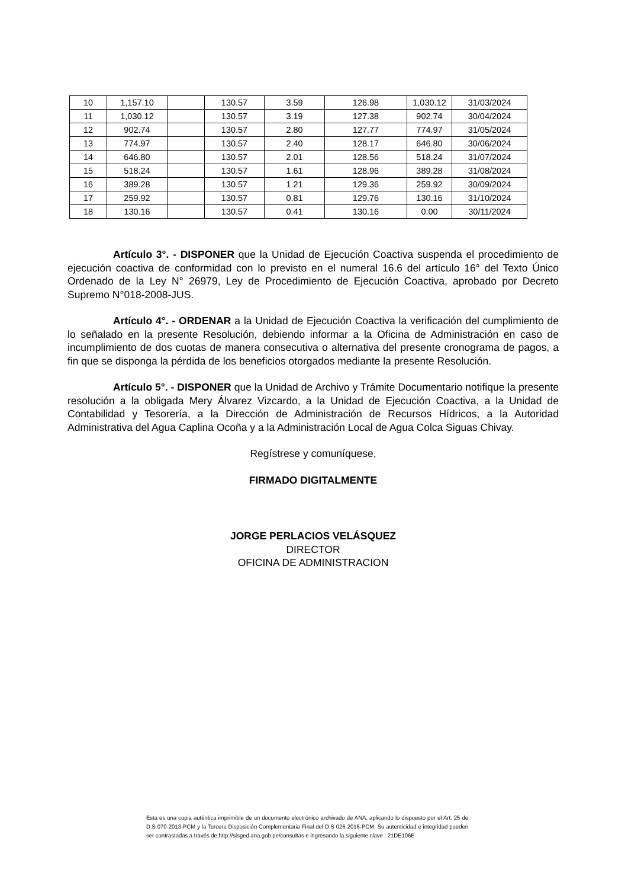| 10 | 1,157.10 | | 130.57 | 3.59 | 126.98 | 1,030.12 | 31/03/2024 |
| 11 | 1,030.12 | | 130.57 | 3.19 | 127.38 | 902.74 | 30/04/2024 |
| 12 | 902.74 | | 130.57 | 2.80 | 127.77 | 774.97 | 31/05/2024 |
| 13 | 774.97 | | 130.57 | 2.40 | 128.17 | 646.80 | 30/06/2024 |
| 14 | 646.80 | | 130.57 | 2.01 | 128.56 | 518.24 | 31/07/2024 |
| 15 | 518.24 | | 130.57 | 1.61 | 128.96 | 389.28 | 31/08/2024 |
| 16 | 389.28 | | 130.57 | 1.21 | 129.36 | 259.92 | 30/09/2024 |
| 17 | 259.92 | | 130.57 | 0.81 | 129.76 | 130.16 | 31/10/2024 |
| 18 | 130.16 | | 130.57 | 0.41 | 130.16 | 0.00 | 30/11/2024 |
Artículo 3°. - DISPONER que la Unidad de Ejecución Coactiva suspenda el procedimiento de ejecución coactiva de conformidad con lo previsto en el numeral 16.6 del artículo 16° del Texto Único Ordenado de la Ley N° 26979, Ley de Procedimiento de Ejecución Coactiva, aprobado por Decreto Supremo N°018-2008-JUS.
Artículo 4°. - ORDENAR a la Unidad de Ejecución Coactiva la verificación del cumplimiento de lo señalado en la presente Resolución, debiendo informar a la Oficina de Administración en caso de incumplimiento de dos cuotas de manera consecutiva o alternativa del presente cronograma de pagos, a fin que se disponga la pérdida de los beneficios otorgados mediante la presente Resolución.
Artículo 5°. - DISPONER que la Unidad de Archivo y Trámite Documentario notifique la presente resolución a la obligada Mery Álvarez Vizcardo, a la Unidad de Ejecución Coactiva, a la Unidad de Contabilidad y Tesorería, a la Dirección de Administración de Recursos Hídricos, a la Autoridad Administrativa del Agua Caplina Ocoña y a la Administración Local de Agua Colca Siguas Chivay.
Regístrese y comuníquese,
FIRMADO DIGITALMENTE
JORGE PERLACIOS VELÁSQUEZ
DIRECTOR
OFICINA DE ADMINISTRACION
Esta es una copia auténtica imprimible de un documento electrónico archivado de ANA, aplicando lo dispuesto por el Art. 25 de D.S 070-2013-PCM y la Tercera Disposición Complementaria Final del D.S 026-2016-PCM. Su autenticidad e integridad pueden ser contrastadas a través de:http://sisged.ana.gob.pe/consultas e ingresando la siguiente clave : 21DE106E